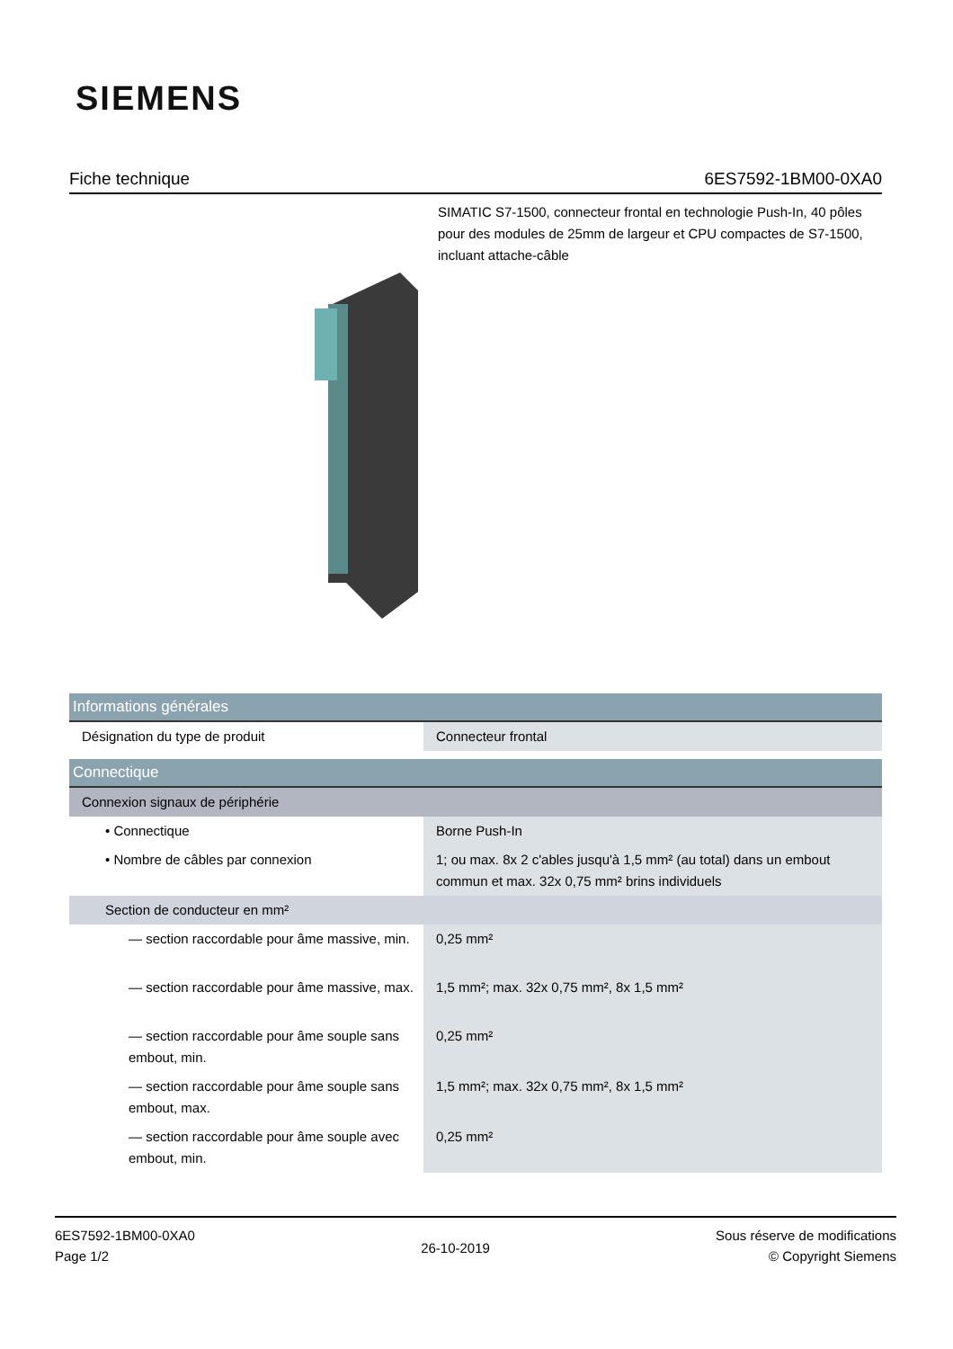SIEMENS
Fiche technique 6ES7592-1BM00-0XA0
SIMATIC S7-1500, connecteur frontal en technologie Push-In, 40 pôles pour des modules de 25mm de largeur et CPU compactes de S7-1500, incluant attache-câble
| Informations générales | |
| Désignation du type de produit | Connecteur frontal |
| Connectique | |
| Connexion signaux de périphérie | |
| • Connectique | Borne Push-In |
| • Nombre de câbles par connexion | 1; ou max. 8x 2 c'ables jusqu'à 1,5 mm² (au total) dans un embout commun et max. 32x 0,75 mm² brins individuels |
| Section de conducteur en mm² | |
| — section raccordable pour âme massive, min. | 0,25 mm² |
| — section raccordable pour âme massive, max. | 1,5 mm²; max. 32x 0,75 mm², 8x 1,5 mm² |
| — section raccordable pour âme souple sans embout, min. | 0,25 mm² |
| — section raccordable pour âme souple sans embout, max. | 1,5 mm²; max. 32x 0,75 mm², 8x 1,5 mm² |
| — section raccordable pour âme souple avec embout, min. | 0,25 mm² |
6ES7592-1BM00-0XA0
Page 1/2
26-10-2019
Sous réserve de modifications
© Copyright Siemens